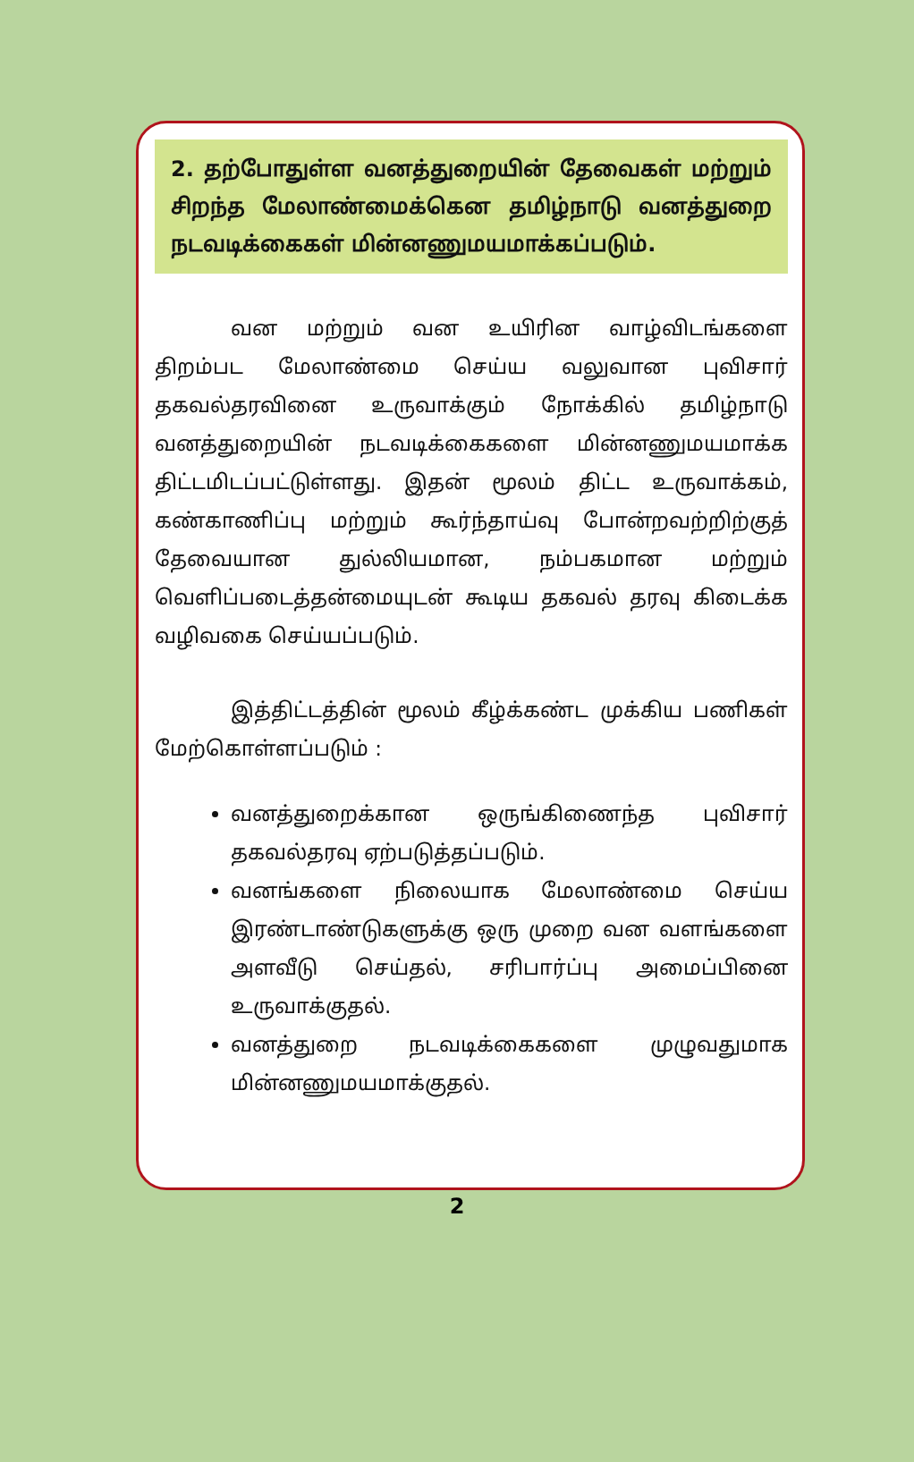2. தற்போதுள்ள வனத்துறையின் தேவைகள் மற்றும் சிறந்த மேலாண்மைக்கென தமிழ்நாடு வனத்துறை நடவடிக்கைகள் மின்னணுமயமாக்கப்படும்.
வன மற்றும் வன உயிரின வாழ்விடங்களை திறம்பட மேலாண்மை செய்ய வலுவான புவிசார் தகவல்தரவினை உருவாக்கும் நோக்கில் தமிழ்நாடு வனத்துறையின் நடவடிக்கைகளை மின்னணுமயமாக்க திட்டமிடப்பட்டுள்ளது. இதன் மூலம் திட்ட உருவாக்கம், கண்காணிப்பு மற்றும் கூர்ந்தாய்வு போன்றவற்றிற்குத் தேவையான துல்லியமான, நம்பகமான மற்றும் வெளிப்படைத்தன்மையுடன் கூடிய தகவல் தரவு கிடைக்க வழிவகை செய்யப்படும்.
இத்திட்டத்தின் மூலம் கீழ்க்கண்ட முக்கிய பணிகள் மேற்கொள்ளப்படும் :
வனத்துறைக்கான ஒருங்கிணைந்த புவிசார் தகவல்தரவு ஏற்படுத்தப்படும்.
வனங்களை நிலையாக மேலாண்மை செய்ய இரண்டாண்டுகளுக்கு ஒரு முறை வன வளங்களை அளவீடு செய்தல், சரிபார்ப்பு அமைப்பினை உருவாக்குதல்.
வனத்துறை நடவடிக்கைகளை முழுவதுமாக மின்னணுமயமாக்குதல்.
2